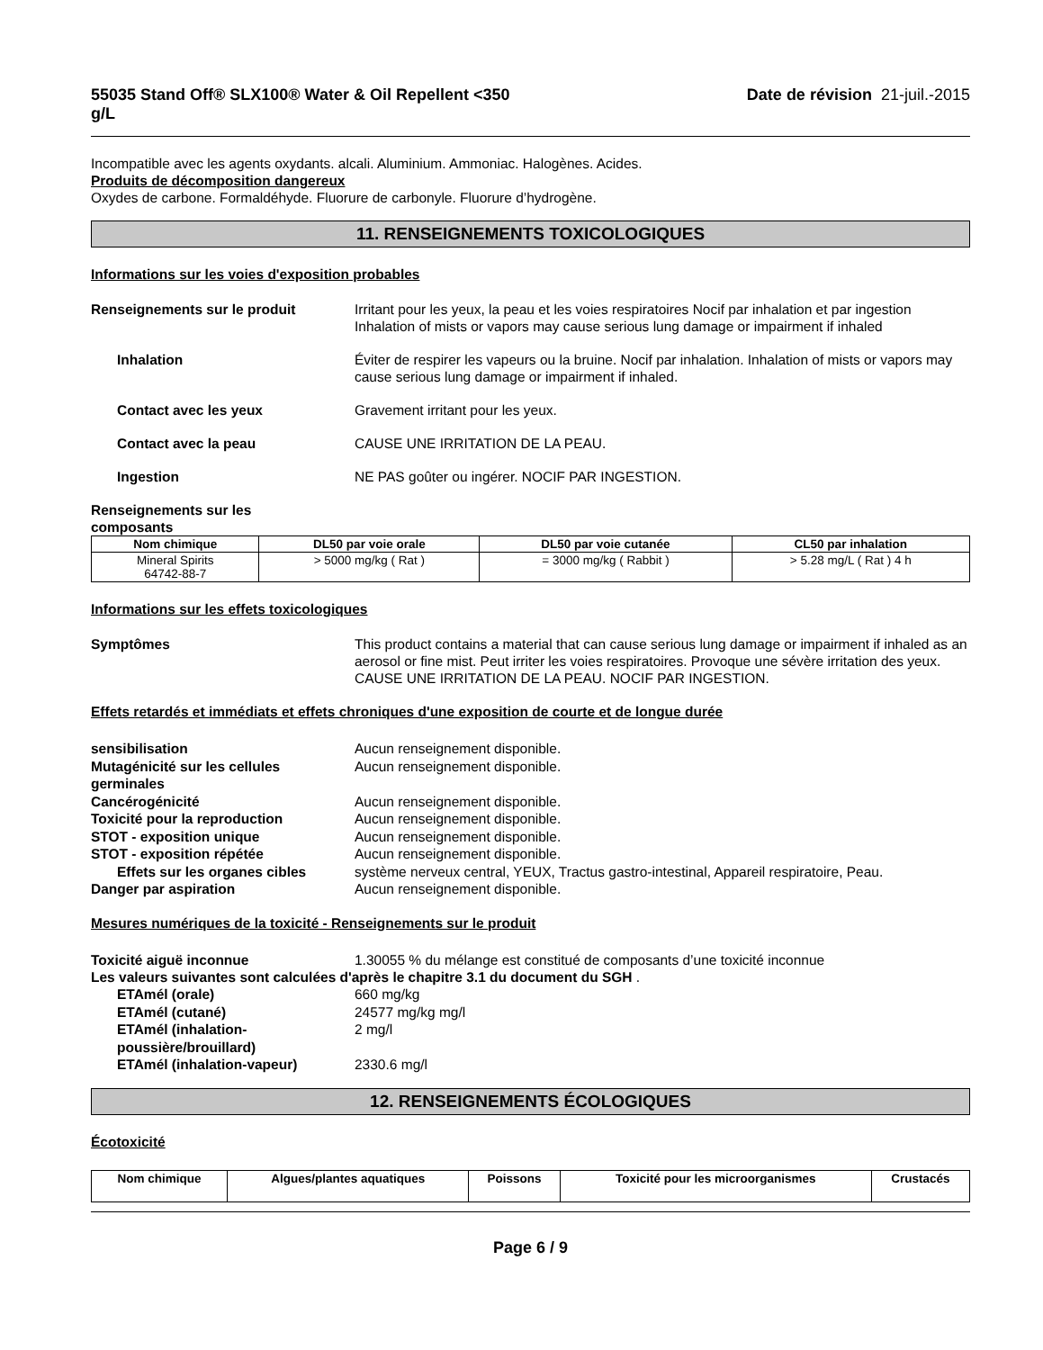55035 Stand Off® SLX100® Water & Oil Repellent <350
g/L Date de révision 21-juil.-2015
Incompatible avec les agents oxydants. alcali. Aluminium. Ammoniac. Halogènes. Acides.
Produits de décomposition dangereux
Oxydes de carbone. Formaldéhyde. Fluorure de carbonyle. Fluorure d’hydrogène.
11. RENSEIGNEMENTS TOXICOLOGIQUES
Informations sur les voies d'exposition probables
Renseignements sur le produit Irritant pour les yeux, la peau et les voies respiratoires Nocif par inhalation et par ingestion Inhalation of mists or vapors may cause serious lung damage or impairment if inhaled
Inhalation Éviter de respirer les vapeurs ou la bruine. Nocif par inhalation. Inhalation of mists or vapors may cause serious lung damage or impairment if inhaled.
Contact avec les yeux Gravement irritant pour les yeux.
Contact avec la peau CAUSE UNE IRRITATION DE LA PEAU.
Ingestion NE PAS goûter ou ingérer. NOCIF PAR INGESTION.
Renseignements sur les
composants
| Nom chimique | DL50 par voie orale | DL50 par voie cutanée | CL50 par inhalation |
| --- | --- | --- | --- |
| Mineral Spirits 64742-88-7 | > 5000 mg/kg ( Rat ) | = 3000 mg/kg ( Rabbit ) | > 5.28 mg/L ( Rat ) 4 h |
Informations sur les effets toxicologiques
Symptômes This product contains a material that can cause serious lung damage or impairment if inhaled as an aerosol or fine mist. Peut irriter les voies respiratoires. Provoque une sévère irritation des yeux. CAUSE UNE IRRITATION DE LA PEAU. NOCIF PAR INGESTION.
Effets retardés et immédiats et effets chroniques d'une exposition de courte et de longue durée
sensibilisation Aucun renseignement disponible.
Mutagénicité sur les cellules germinales
Aucun renseignement disponible.
Cancérogénicité Aucun renseignement disponible.
Toxicité pour la reproduction Aucun renseignement disponible.
STOT - exposition unique Aucun renseignement disponible.
STOT - exposition répétée Aucun renseignement disponible.
Effets sur les organes cibles
système nerveux central, YEUX, Tractus gastro-intestinal, Appareil respiratoire, Peau.
Danger par aspiration Aucun renseignement disponible.
Mesures numériques de la toxicité - Renseignements sur le produit
Toxicité aiguë inconnue 1.30055 % du mélange est constitué de composants d’une toxicité inconnue
Les valeurs suivantes sont calculées d'après le chapitre 3.1 du document du SGH .
ETAmél (orale) 660 mg/kg
ETAmél (cutané) 24577 mg/kg mg/l
ETAmél (inhalation-poussière/brouillard)
2 mg/l
ETAmél (inhalation-vapeur) 2330.6 mg/l
12. RENSEIGNEMENTS ÉCOLOGIQUES
Écotoxicité
| Nom chimique | Algues/plantes aquatiques | Poissons | Toxicité pour les microorganismes | Crustacés |
| --- | --- | --- | --- | --- |
Page 6 / 9